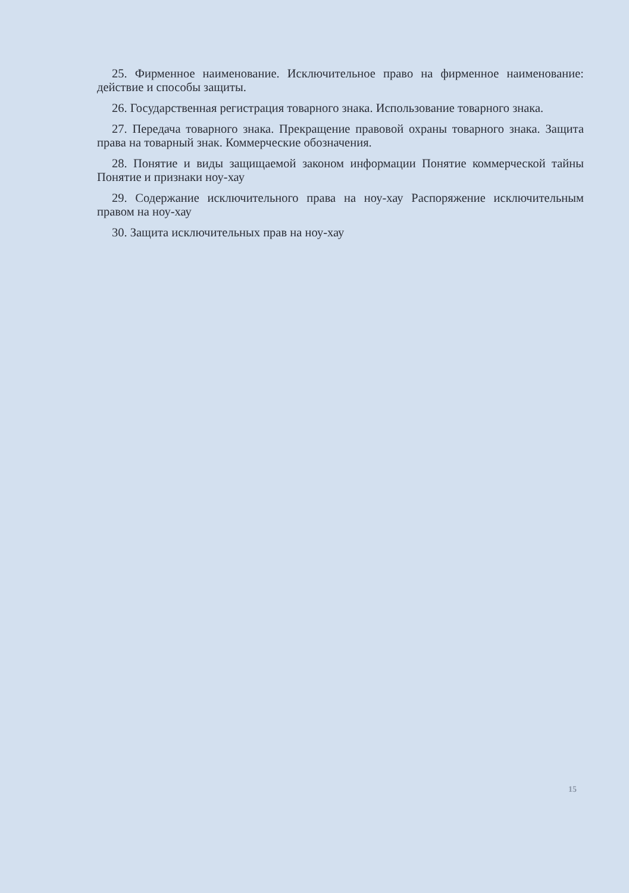25. Фирменное наименование. Исключительное право на фирменное наименование: действие и способы защиты.
26. Государственная регистрация товарного знака. Использование товарного знака.
27. Передача товарного знака. Прекращение правовой охраны товарного знака. Защита права на товарный знак. Коммерческие обозначения.
28. Понятие и виды защищаемой законом информации Понятие коммерческой тайны Понятие и признаки ноу-хау
29. Содержание исключительного права на ноу-хау Распоряжение исключительным правом на ноу-хау
30. Защита исключительных прав на ноу-хау
15